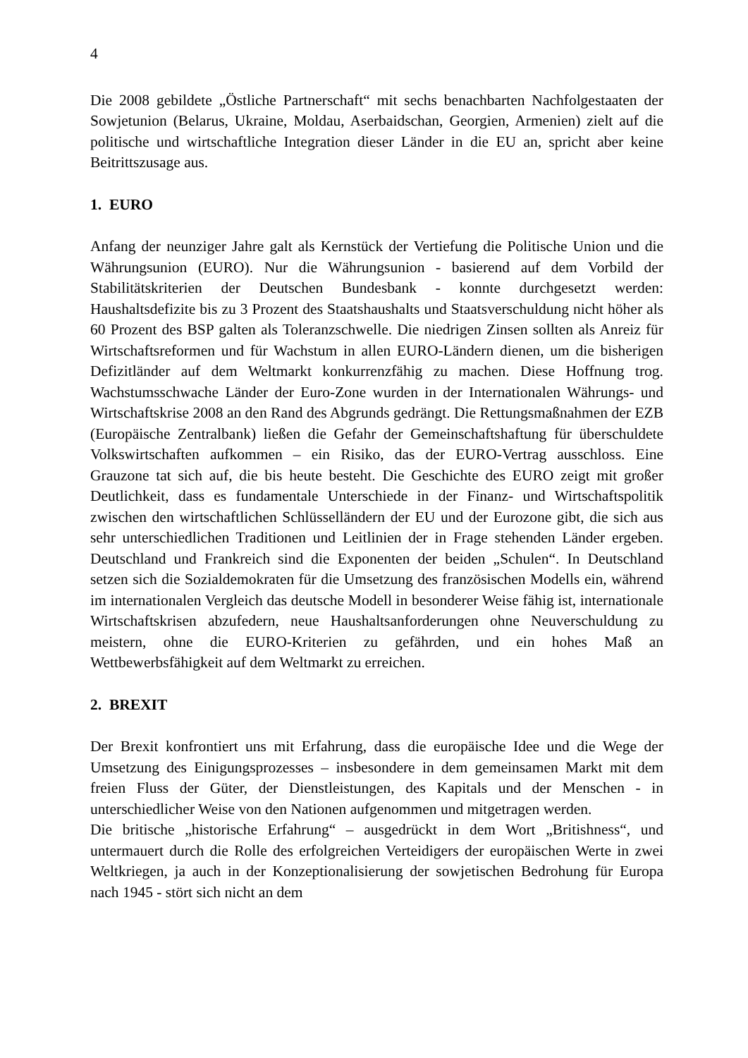4
Die 2008 gebildete „Östliche Partnerschaft“ mit sechs benachbarten Nachfolgestaaten der Sowjetunion (Belarus, Ukraine, Moldau, Aserbaidschan, Georgien, Armenien) zielt auf die politische und wirtschaftliche Integration dieser Länder in die EU an, spricht aber keine Beitrittszusage aus.
1. EURO
Anfang der neunziger Jahre galt als Kernstück der Vertiefung die Politische Union und die Währungsunion (EURO). Nur die Währungsunion - basierend auf dem Vorbild der Stabilitätskriterien der Deutschen Bundesbank - konnte durchgesetzt werden: Haushaltsdefizite bis zu 3 Prozent des Staatshaushalts und Staatsverschuldung nicht höher als 60 Prozent des BSP galten als Toleranzschwelle. Die niedrigen Zinsen sollten als Anreiz für Wirtschaftsreformen und für Wachstum in allen EURO-Ländern dienen, um die bisherigen Defizitländer auf dem Weltmarkt konkurrenzfähig zu machen. Diese Hoffnung trog. Wachstumsschwache Länder der Euro-Zone wurden in der Internationalen Währungs- und Wirtschaftskrise 2008 an den Rand des Abgrunds gedrängt. Die Rettungsmaßnahmen der EZB (Europäische Zentralbank) ließen die Gefahr der Gemeinschaftshaftung für überschuldete Volkswirtschaften aufkommen – ein Risiko, das der EURO-Vertrag ausschloss. Eine Grauzone tat sich auf, die bis heute besteht. Die Geschichte des EURO zeigt mit großer Deutlichkeit, dass es fundamentale Unterschiede in der Finanz- und Wirtschaftspolitik zwischen den wirtschaftlichen Schlüsselländern der EU und der Eurozone gibt, die sich aus sehr unterschiedlichen Traditionen und Leitlinien der in Frage stehenden Länder ergeben. Deutschland und Frankreich sind die Exponenten der beiden „Schulen“. In Deutschland setzen sich die Sozialdemokraten für die Umsetzung des französischen Modells ein, während im internationalen Vergleich das deutsche Modell in besonderer Weise fähig ist, internationale Wirtschaftskrisen abzufedern, neue Haushaltsanforderungen ohne Neuverschuldung zu meistern, ohne die EURO-Kriterien zu gefährden, und ein hohes Maß an Wettbewerbsfähigkeit auf dem Weltmarkt zu erreichen.
2. BREXIT
Der Brexit konfrontiert uns mit Erfahrung, dass die europäische Idee und die Wege der Umsetzung des Einigungsprozesses – insbesondere in dem gemeinsamen Markt mit dem freien Fluss der Güter, der Dienstleistungen, des Kapitals und der Menschen - in unterschiedlicher Weise von den Nationen aufgenommen und mitgetragen werden.
Die britische „historische Erfahrung“ – ausgedrückt in dem Wort „Britishness“, und untermauert durch die Rolle des erfolgreichen Verteidigers der europäischen Werte in zwei Weltkriegen, ja auch in der Konzeptionalisierung der sowjetischen Bedrohung für Europa nach 1945 - stört sich nicht an dem